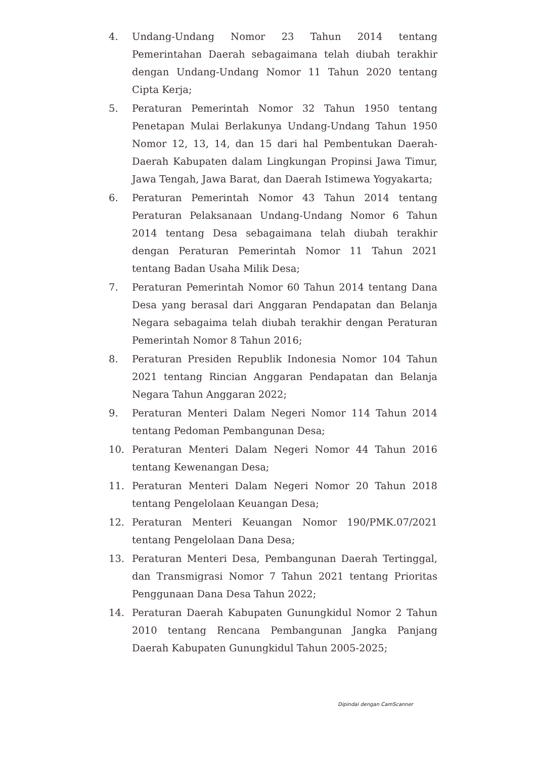4. Undang-Undang Nomor 23 Tahun 2014 tentang Pemerintahan Daerah sebagaimana telah diubah terakhir dengan Undang-Undang Nomor 11 Tahun 2020 tentang Cipta Kerja;
5. Peraturan Pemerintah Nomor 32 Tahun 1950 tentang Penetapan Mulai Berlakunya Undang-Undang Tahun 1950 Nomor 12, 13, 14, dan 15 dari hal Pembentukan Daerah-Daerah Kabupaten dalam Lingkungan Propinsi Jawa Timur, Jawa Tengah, Jawa Barat, dan Daerah Istimewa Yogyakarta;
6. Peraturan Pemerintah Nomor 43 Tahun 2014 tentang Peraturan Pelaksanaan Undang-Undang Nomor 6 Tahun 2014 tentang Desa sebagaimana telah diubah terakhir dengan Peraturan Pemerintah Nomor 11 Tahun 2021 tentang Badan Usaha Milik Desa;
7. Peraturan Pemerintah Nomor 60 Tahun 2014 tentang Dana Desa yang berasal dari Anggaran Pendapatan dan Belanja Negara sebagaima telah diubah terakhir dengan Peraturan Pemerintah Nomor 8 Tahun 2016;
8. Peraturan Presiden Republik Indonesia Nomor 104 Tahun 2021 tentang Rincian Anggaran Pendapatan dan Belanja Negara Tahun Anggaran 2022;
9. Peraturan Menteri Dalam Negeri Nomor 114 Tahun 2014 tentang Pedoman Pembangunan Desa;
10. Peraturan Menteri Dalam Negeri Nomor 44 Tahun 2016 tentang Kewenangan Desa;
11. Peraturan Menteri Dalam Negeri Nomor 20 Tahun 2018 tentang Pengelolaan Keuangan Desa;
12. Peraturan Menteri Keuangan Nomor 190/PMK.07/2021 tentang Pengelolaan Dana Desa;
13. Peraturan Menteri Desa, Pembangunan Daerah Tertinggal, dan Transmigrasi Nomor 7 Tahun 2021 tentang Prioritas Penggunaan Dana Desa Tahun 2022;
14. Peraturan Daerah Kabupaten Gunungkidul Nomor 2 Tahun 2010 tentang Rencana Pembangunan Jangka Panjang Daerah Kabupaten Gunungkidul Tahun 2005-2025;
Dipindai dengan CamScanner